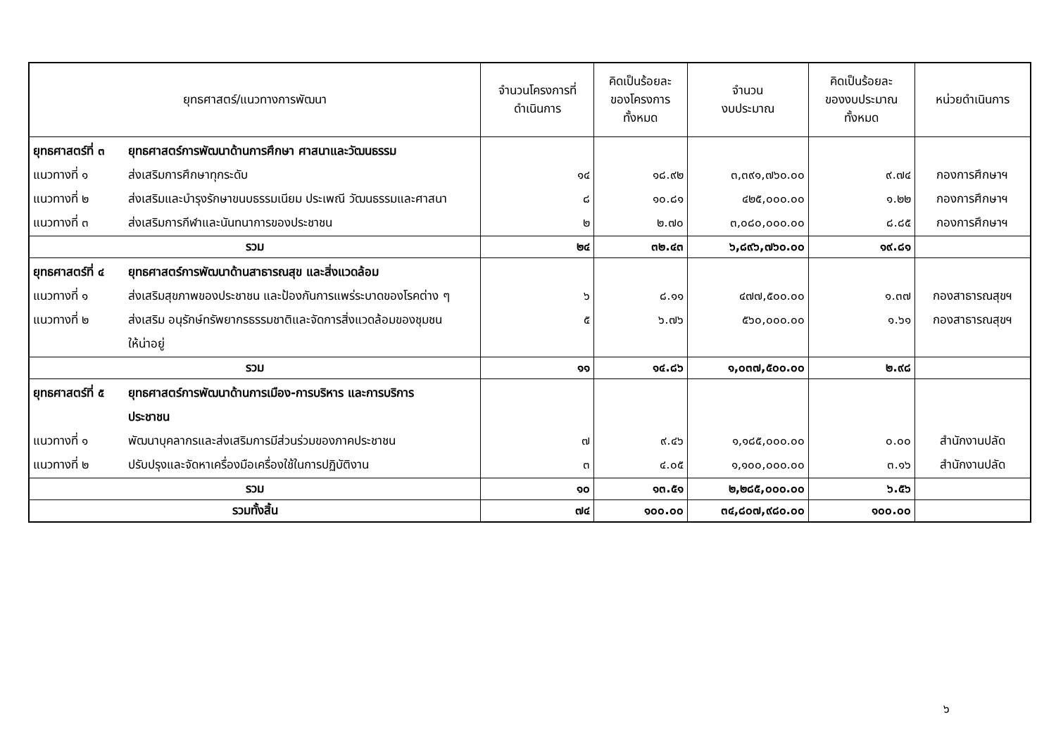| ยุทธศาสตร์/แนวทางการพัฒนา | จำนวนโครงการที่ ดำเนินการ | คิดเป็นร้อยละ ของโครงการ ทั้งหมด | จำนวน งบประมาณ | คิดเป็นร้อยละ ของงบประมาณ ทั้งหมด | หน่วยดำเนินการ |
| --- | --- | --- | --- | --- | --- |
| ยุทธศาสตร์ที่ ๓ ยุทธศาสตร์การพัฒนาด้านการศึกษา ศาสนาและวัฒนธรรม แนวทางที่ ๑ ส่งเสริมการศึกษาทุกระดับ แนวทางที่ ๒ ส่งเสริมและบำรุงรักษาขนบธรรมเนียม ประเพณี วัฒนธรรมและศาสนา แนวทางที่ ๓ ส่งเสริมการกีฬาและนันทนาการของประชาชน | ๑๔ ๘ ๒ | ๑๘.๙๒ ๑๐.๘๑ ๒.๗๐ | ๓,๓๙๑,๗๖๐.๐๐ ๔๒๕,๐๐๐.๐๐ ๓,๐๘๐,๐๐๐.๐๐ | ๙.๗๔ ๑.๒๒ ๘.๘๕ | กองการศึกษาฯ กองการศึกษาฯ กองการศึกษาฯ |
| รวม | ๒๔ | ๓๒.๔๓ | ๖,๘๙๖,๗๖๐.๐๐ | ๑๙.๘๑ | |
| ยุทธศาสตร์ที่ ๔ ยุทธศาสตร์การพัฒนาด้านสาธารณสุข และสิ่งแวดล้อม แนวทางที่ ๑ ส่งเสริมสุขภาพของประชาชน และป้องกันการแพร่ระบาดของโรคต่าง ๆ แนวทางที่ ๒ ส่งเสริม อนุรักษ์ทรัพยากรธรรมชาติและจัดการสิ่งแวดล้อมของชุมชน ให้น่าอยู่ | ๖ ๕ | ๘.๑๑ ๖.๗๖ | ๔๗๗,๕๐๐.๐๐ ๕๖๐,๐๐๐.๐๐ | ๑.๓๗ ๑.๖๑ | กองสาธารณสุขฯ กองสาธารณสุขฯ |
| รวม | ๑๑ | ๑๔.๘๖ | ๑,๐๓๗,๕๐๐.๐๐ | ๒.๙๘ | |
| ยุทธศาสตร์ที่ ๕ ยุทธศาสตร์การพัฒนาด้านการเมือง-การบริหาร และการบริการ ประชาชน แนวทางที่ ๑ พัฒนาบุคลากรและส่งเสริมการมีส่วนร่วมของภาคประชาชน แนวทางที่ ๒ ปรับปรุงและจัดหาเครื่องมือเครื่องใช้ในการปฏิบัติงาน | ๗ ๓ | ๙.๔๖ ๔.๐๕ | ๑,๑๘๕,๐๐๐.๐๐ ๑,๑๐๐,๐๐๐.๐๐ | ๐.๐๐ ๓.๑๖ | สำนักงานปลัด สำนักงานปลัด |
| รวม | ๑๐ | ๑๓.๕๑ | ๒,๒๘๕,๐๐๐.๐๐ | ๖.๕๖ | |
| รวมทั้งสิ้น | ๗๔ | ๑๐๐.๐๐ | ๓๔,๘๐๗,๙๘๐.๐๐ | ๑๐๐.๐๐ | |
๖